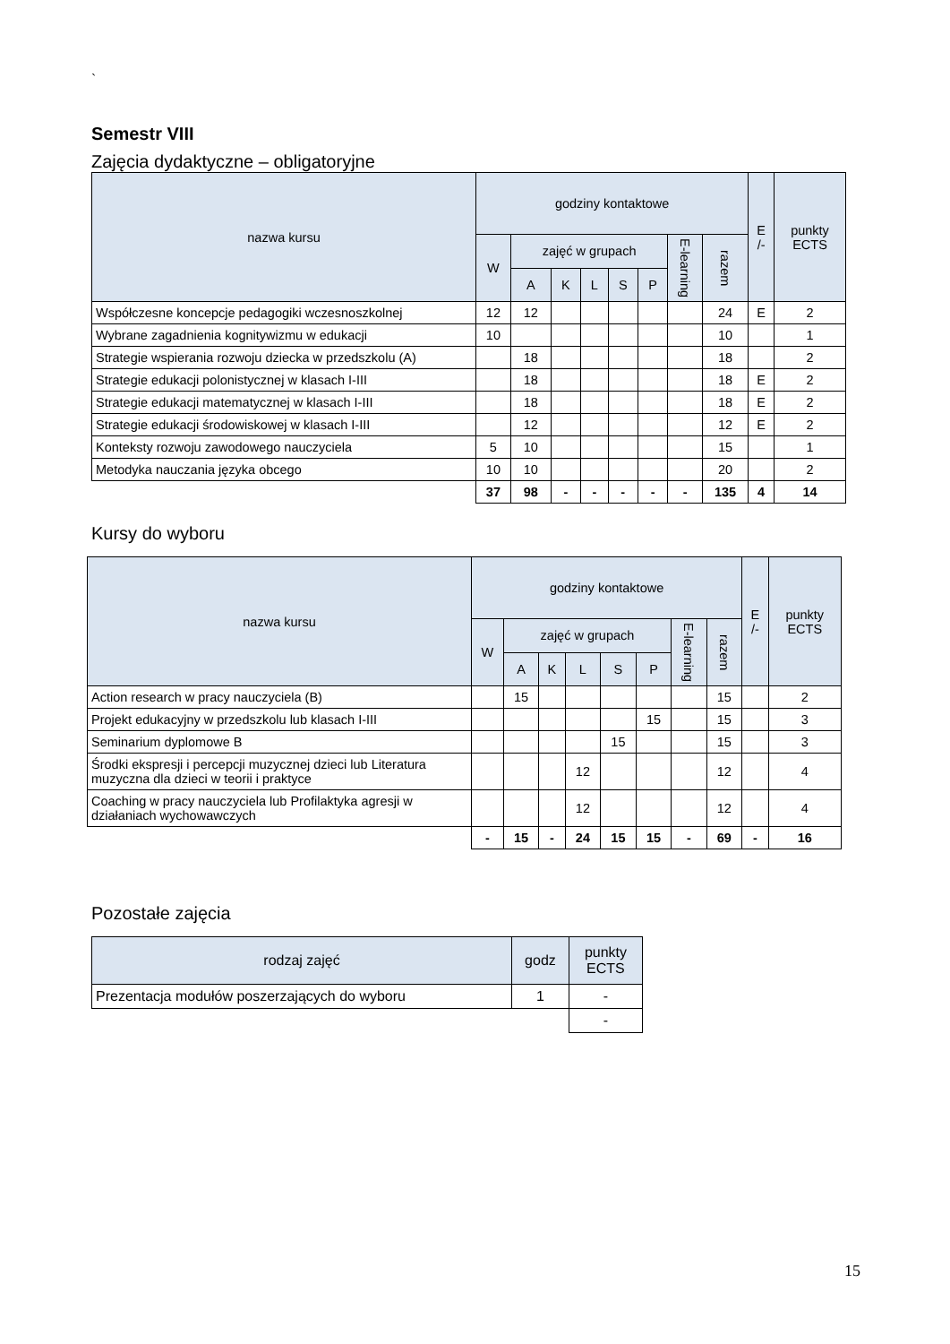`
Semestr VIII
Zajęcia dydaktyczne – obligatoryjne
| nazwa kursu | godziny kontaktowe | | | | | | | | E /- | punkty ECTS |
| --- | --- | --- | --- | --- | --- | --- | --- | --- | --- | --- |
| | W | zajęć w grupach | | | | | E-learning | razem | | |
| | | A | K | L | S | P | | | | |
| Współczesne koncepcje pedagogiki wczesnoszkolnej | 12 | 12 | | | | | | 24 | E | 2 |
| Wybrane zagadnienia kognitywizmu w edukacji | 10 | | | | | | | 10 | | 1 |
| Strategie wspierania rozwoju dziecka w przedszkolu (A) | | 18 | | | | | | 18 | | 2 |
| Strategie edukacji polonistycznej w klasach I-III | | 18 | | | | | | 18 | E | 2 |
| Strategie edukacji matematycznej w klasach I-III | | 18 | | | | | | 18 | E | 2 |
| Strategie edukacji środowiskowej w klasach I-III | | 12 | | | | | | 12 | E | 2 |
| Konteksty rozwoju zawodowego nauczyciela | 5 | 10 | | | | | | 15 | | 1 |
| Metodyka nauczania języka obcego | 10 | 10 | | | | | | 20 | | 2 |
| | 37 | 98 | - | - | - | - | - | 135 | 4 | 14 |
Kursy do wyboru
| nazwa kursu | godziny kontaktowe | | | | | | | | E /- | punkty ECTS |
| --- | --- | --- | --- | --- | --- | --- | --- | --- | --- | --- |
| | W | zajęć w grupach | | | | | E-learning | razem | | |
| | | A | K | L | S | P | | | | |
| Action research w pracy nauczyciela (B) | | 15 | | | | | | 15 | | 2 |
| Projekt edukacyjny w przedszkolu lub klasach I-III | | | | | | 15 | | 15 | | 3 |
| Seminarium dyplomowe B | | | | | 15 | | | 15 | | 3 |
| Środki ekspresji i percepcji muzycznej dzieci lub Literatura muzyczna dla dzieci w teorii i praktyce | | | | 12 | | | | 12 | | 4 |
| Coaching w pracy nauczyciela lub Profilaktyka agresji w działaniach wychowawczych | | | | 12 | | | | 12 | | 4 |
| | - | 15 | - | 24 | 15 | 15 | - | 69 | - | 16 |
Pozostałe zajęcia
| rodzaj zajęć | godz | punkty ECTS |
| --- | --- | --- |
| Prezentacja modułów poszerzających do wyboru | 1 | - |
| | | - |
15